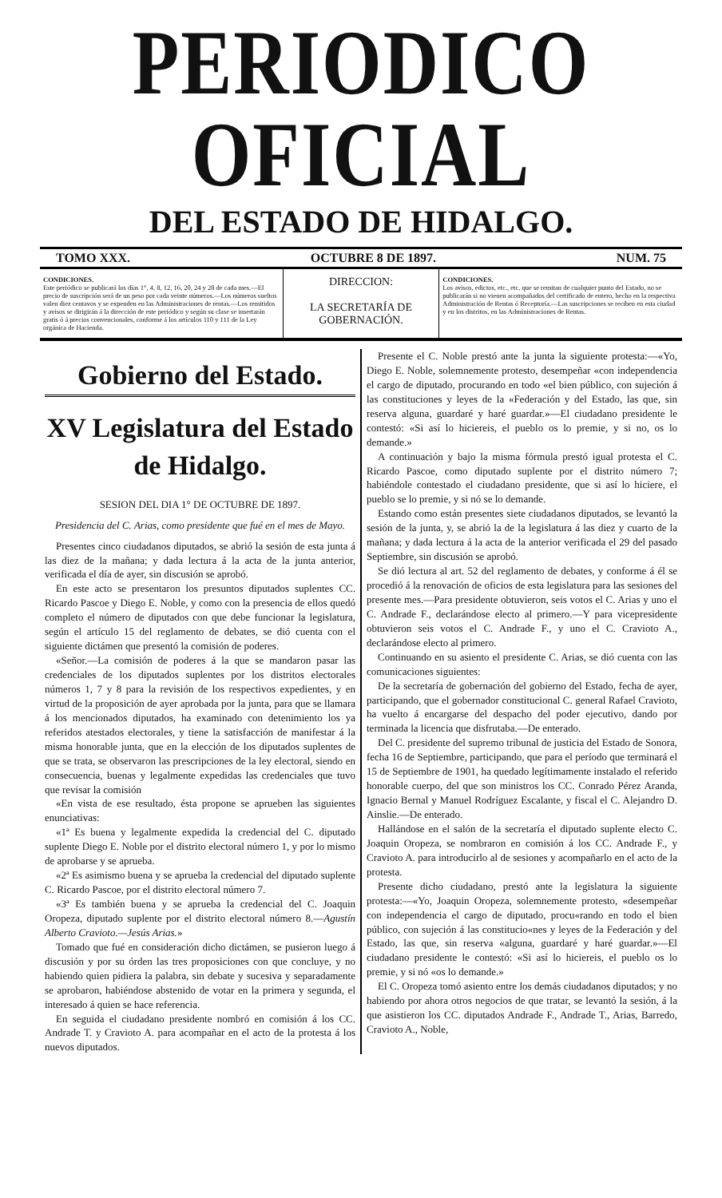PERIODICO OFICIAL
DEL ESTADO DE HIDALGO.
TOMO XXX. OCTUBRE 8 DE 1897. NUM. 75
CONDICIONES.
Este periódico se publicará los días 1°, 4, 8, 12, 16, 20, 24 y 28 de cada mes.—El precio de suscripción será de un peso por cada veinte números.—Los números sueltos valen diez centavos y se expenden en las Administraciones de rentas.—Los remitidos y avisos se dirigirán á la dirección de este periódico y según su clase se insertarán gratis ó á precios convencionales, conforme á los artículos 110 y 111 de la Ley orgánica de Hacienda.
DIRECCION:
LA SECRETARÍA DE GOBERNACIÓN.
CONDICIONES.
Los avisos, edictos, etc., etc. que se remitan de cualquier punto del Estado, no se publicarán si no vienen acompañados del certificado de entero, hecho en la respectiva Administración de Rentas ó Receptoría.—Las suscripciones se reciben en esta ciudad y en los distritos, en las Administraciones de Rentas.
Gobierno del Estado.
XV Legislatura del Estado de Hidalgo.
SESION DEL DIA 1° DE OCTUBRE DE 1897.
Presidencia del C. Arias, como presidente que fué en el mes de Mayo.
Presentes cinco ciudadanos diputados, se abrió la sesión de esta junta á las diez de la mañana; y dada lectura á la acta de la junta anterior, verificada el día de ayer, sin discusión se aprobó.
En este acto se presentaron los presuntos diputados suplentes CC. Ricardo Pascoe y Diego E. Noble, y como con la presencia de ellos quedó completo el número de diputados con que debe funcionar la legislatura, según el artículo 15 del reglamento de debates, se dió cuenta con el siguiente dictámen que presentó la comisión de poderes.
«Señor.—La comisión de poderes á la que se mandaron pasar las credenciales de los diputados suplentes por los distritos electorales números 1, 7 y 8 para la revisión de los respectivos expedientes, y en virtud de la proposición de ayer aprobada por la junta, para que se llamara á los mencionados diputados, ha examinado con detenimiento los ya referidos atestados electorales, y tiene la satisfacción de manifestar á la misma honorable junta, que en la elección de los diputados suplentes de que se trata, se observaron las prescripciones de la ley electoral, siendo en consecuencia, buenas y legalmente expedidas las credenciales que tuvo que revisar la comisión
«En vista de ese resultado, ésta propone se aprueben las siguientes enunciativas:
«1ª Es buena y legalmente expedida la credencial del C. diputado suplente Diego E. Noble por el distrito electoral número 1, y por lo mismo de aprobarse y se aprueba.
«2ª Es asimismo buena y se aprueba la credencial del diputado suplente C. Ricardo Pascoe, por el distrito electoral número 7.
«3ª Es también buena y se aprueba la credencial del C. Joaquin Oropeza, diputado suplente por el distrito electoral número 8.—Agustín Alberto Cravioto.—Jesús Arias.»
Tomado que fué en consideración dicho dictámen, se pusieron luego á discusión y por su órden las tres proposiciones con que concluye, y no habiendo quien pidiera la palabra, sin debate y sucesiva y separadamente se aprobaron, habiéndose abstenido de votar en la primera y segunda, el interesado á quien se hace referencia.
En seguida el ciudadano presidente nombró en comisión á los CC. Andrade T. y Cravioto A. para acompañar en el acto de la protesta á los nuevos diputados.
Presente el C. Noble prestó ante la junta la siguiente protesta:—«Yo, Diego E. Noble, solemnemente protesto, desempeñar «con independencia el cargo de diputado, procurando en todo «el bien público, con sujeción á las constituciones y leyes de la «Federación y del Estado, las que, sin reserva alguna, guardaré y haré guardar.»—El ciudadano presidente le contestó: «Si así lo hiciereis, el pueblo os lo premie, y si no, os lo demande.»
A continuación y bajo la misma fórmula prestó igual protesta el C. Ricardo Pascoe, como diputado suplente por el distrito número 7; habiéndole contestado el ciudadano presidente, que si así lo hiciere, el pueblo se lo premie, y si nó se lo demande.
Estando como están presentes siete ciudadanos diputados, se levantó la sesión de la junta, y, se abrió la de la legislatura á las diez y cuarto de la mañana; y dada lectura á la acta de la anterior verificada el 29 del pasado Septiembre, sin discusión se aprobó.
Se dió lectura al art. 52 del reglamento de debates, y conforme á él se procedió á la renovación de oficios de esta legislatura para las sesiones del presente mes.—Para presidente obtuvieron, seis votos el C. Arias y uno el C. Andrade F., declarándose electo al primero.—Y para vicepresidente obtuvieron seis votos el C. Andrade F., y uno el C. Cravioto A., declarándose electo al primero.
Continuando en su asiento el presidente C. Arias, se dió cuenta con las comunicaciones siguientes:
De la secretaría de gobernación del gobierno del Estado, fecha de ayer, participando, que el gobernador constitucional C. general Rafael Cravioto, ha vuelto á encargarse del despacho del poder ejecutivo, dando por terminada la licencia que disfrutaba.—De enterado.
Del C. presidente del supremo tribunal de justicia del Estado de Sonora, fecha 16 de Septiembre, participando, que para el período que terminará el 15 de Septiembre de 1901, ha quedado legítimamente instalado el referido honorable cuerpo, del que son ministros los CC. Conrado Pérez Aranda, Ignacio Bernal y Manuel Rodríguez Escalante, y fiscal el C. Alejandro D. Ainslie.—De enterado.
Hallándose en el salón de la secretaría el diputado suplente electo C. Joaquin Oropeza, se nombraron en comisión á los CC. Andrade F., y Cravioto A. para introducirlo al de sesiones y acompañarlo en el acto de la protesta.
Presente dicho ciudadano, prestó ante la legislatura la siguiente protesta:—«Yo, Joaquin Oropeza, solemnemente protesto, «desempeñar con independencia el cargo de diputado, procu«rando en todo el bien público, con sujeción á las constitucio«nes y leyes de la Federación y del Estado, las que, sin reserva «alguna, guardaré y haré guardar.»—El ciudadano presidente le contestó: «Si así lo hiciereis, el pueblo os lo premie, y si nó «os lo demande.»
El C. Oropeza tomó asiento entre los demás ciudadanos diputados; y no habiendo por ahora otros negocios de que tratar, se levantó la sesión, á la que asistieron los CC. diputados Andrade F., Andrade T., Arias, Barredo, Cravioto A., Noble,